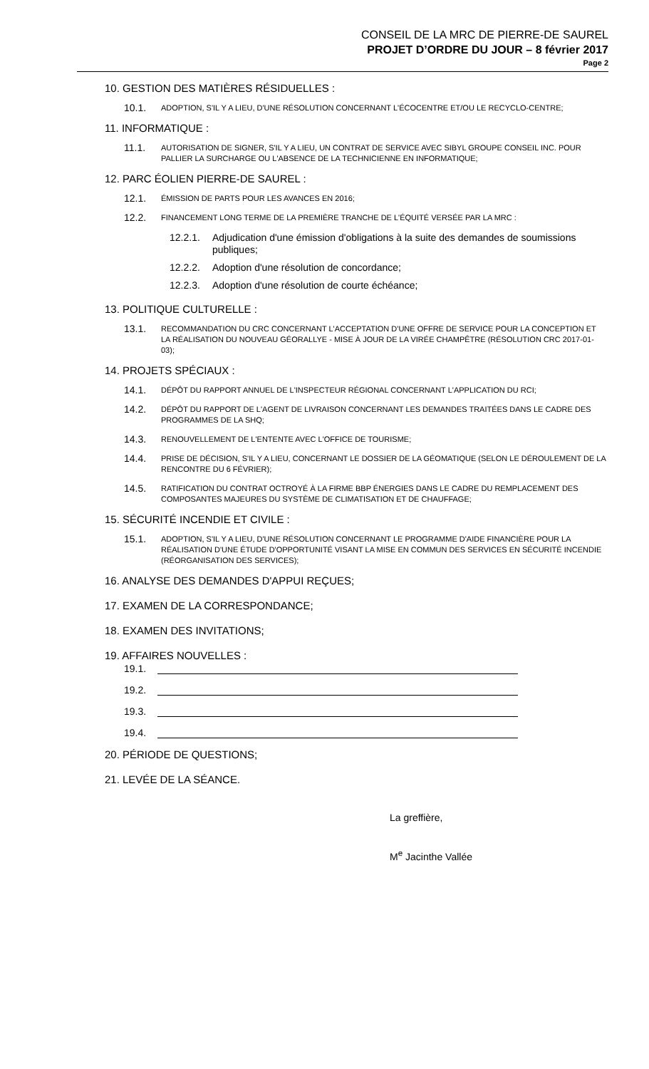CONSEIL DE LA MRC DE PIERRE-DE SAUREL
PROJET D’ORDRE DU JOUR – 8 février 2017
Page 2
10. GESTION DES MATIÈRES RÉSIDUELLES :
10.1. ADOPTION, S'IL Y A LIEU, D'UNE RÉSOLUTION CONCERNANT L'ÉCOCENTRE ET/OU LE RECYCLO-CENTRE;
11. INFORMATIQUE :
11.1. AUTORISATION DE SIGNER, S'IL Y A LIEU, UN CONTRAT DE SERVICE AVEC SIBYL GROUPE CONSEIL INC. POUR PALLIER LA SURCHARGE OU L'ABSENCE DE LA TECHNICIENNE EN INFORMATIQUE;
12. PARC ÉOLIEN PIERRE-DE SAUREL :
12.1. ÉMISSION DE PARTS POUR LES AVANCES EN 2016;
12.2. FINANCEMENT LONG TERME DE LA PREMIÈRE TRANCHE DE L'ÉQUITÉ VERSÉE PAR LA MRC :
12.2.1. Adjudication d'une émission d'obligations à la suite des demandes de soumissions publiques;
12.2.2. Adoption d'une résolution de concordance;
12.2.3. Adoption d'une résolution de courte échéance;
13. POLITIQUE CULTURELLE :
13.1. RECOMMANDATION DU CRC CONCERNANT L'ACCEPTATION D'UNE OFFRE DE SERVICE POUR LA CONCEPTION ET LA RÉALISATION DU NOUVEAU GÉORALLYE - MISE À JOUR DE LA VIRÉE CHAMPÊTRE (RÉSOLUTION CRC 2017-01-03);
14. PROJETS SPÉCIAUX :
14.1. DÉPÔT DU RAPPORT ANNUEL DE L'INSPECTEUR RÉGIONAL CONCERNANT L'APPLICATION DU RCI;
14.2. DÉPÔT DU RAPPORT DE L'AGENT DE LIVRAISON CONCERNANT LES DEMANDES TRAITÉES DANS LE CADRE DES PROGRAMMES DE LA SHQ;
14.3. RENOUVELLEMENT DE L'ENTENTE AVEC L'OFFICE DE TOURISME;
14.4. PRISE DE DÉCISION, S'IL Y A LIEU, CONCERNANT LE DOSSIER DE LA GÉOMATIQUE (SELON LE DÉROULEMENT DE LA RENCONTRE DU 6 FÉVRIER);
14.5. RATIFICATION DU CONTRAT OCTROYÉ À LA FIRME BBP ÉNERGIES DANS LE CADRE DU REMPLACEMENT DES COMPOSANTES MAJEURES DU SYSTÈME DE CLIMATISATION ET DE CHAUFFAGE;
15. SÉCURITÉ INCENDIE ET CIVILE :
15.1. ADOPTION, S'IL Y A LIEU, D'UNE RÉSOLUTION CONCERNANT LE PROGRAMME D'AIDE FINANCIÈRE POUR LA RÉALISATION D'UNE ÉTUDE D'OPPORTUNITÉ VISANT LA MISE EN COMMUN DES SERVICES EN SÉCURITÉ INCENDIE (RÉORGANISATION DES SERVICES);
16. ANALYSE DES DEMANDES D'APPUI REÇUES;
17. EXAMEN DE LA CORRESPONDANCE;
18. EXAMEN DES INVITATIONS;
19. AFFAIRES NOUVELLES :
19.1.
19.2.
19.3.
19.4.
20. PÉRIODE DE QUESTIONS;
21. LEVÉE DE LA SÉANCE.
La greffière,
M<sup>e</sup> Jacinthe Vallée